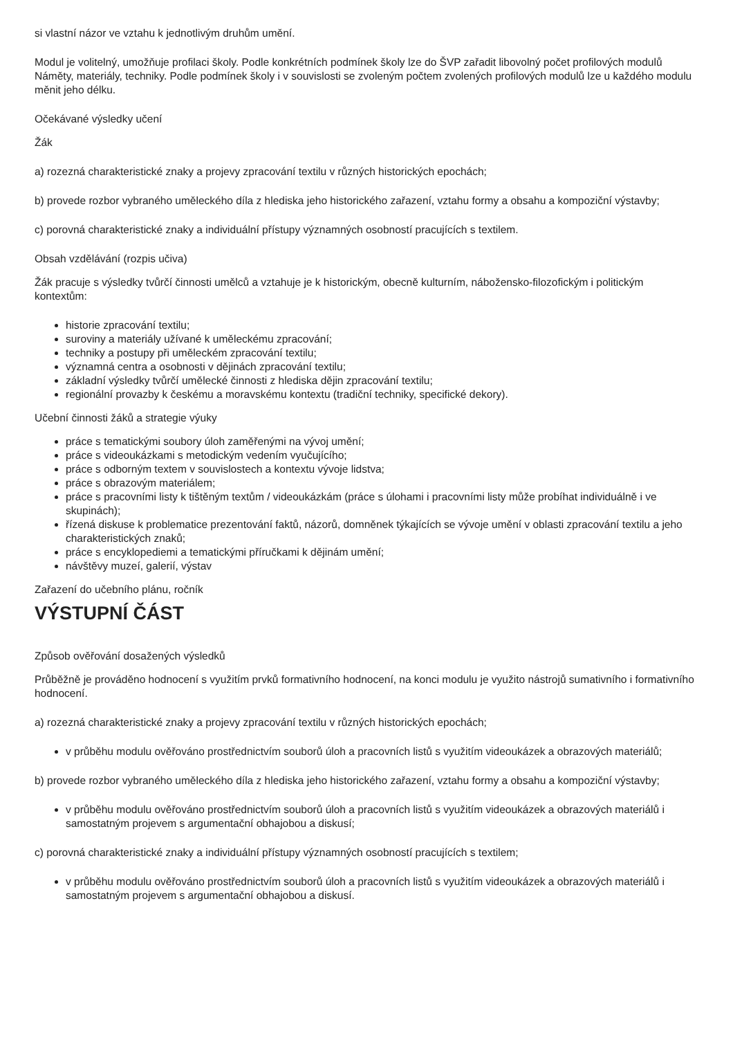si vlastní názor ve vztahu k jednotlivým druhům umění.
Modul je volitelný, umožňuje profilaci školy. Podle konkrétních podmínek školy lze do ŠVP zařadit libovolný počet profilových modulů Náměty, materiály, techniky. Podle podmínek školy i v souvislosti se zvoleným počtem zvolených profilových modulů lze u každého modulu měnit jeho délku.
Očekávané výsledky učení
Žák
a) rozezná charakteristické znaky a projevy zpracování textilu v různých historických epochách;
b) provede rozbor vybraného uměleckého díla z hlediska jeho historického zařazení, vztahu formy a obsahu a kompoziční výstavby;
c) porovná charakteristické znaky a individuální přístupy významných osobností pracujících s textilem.
Obsah vzdělávání (rozpis učiva)
Žák pracuje s výsledky tvůrčí činnosti umělců a vztahuje je k historickým, obecně kulturním, nábožensko-filozofickým i politickým kontextům:
historie zpracování textilu;
suroviny a materiály užívané k uměleckému zpracování;
techniky a postupy při uměleckém zpracování textilu;
významná centra a osobnosti v dějinách zpracování textilu;
základní výsledky tvůrčí umělecké činnosti z hlediska dějin zpracování textilu;
regionální provazby k českému a moravskému kontextu (tradiční techniky, specifické dekory).
Učební činnosti žáků a strategie výuky
práce s tematickými soubory úloh zaměřenými na vývoj umění;
práce s videoukázkami s metodickým vedením vyučujícího;
práce s odborným textem v souvislostech a kontextu vývoje lidstva;
práce s obrazovým materiálem;
práce s pracovními listy k tištěným textům / videoukázkám (práce s úlohami i pracovními listy může probíhat individuálně i ve skupinách);
řízená diskuse k problematice prezentování faktů, názorů, domněnek týkajících se vývoje umění v oblasti zpracování textilu a jeho charakteristických znaků;
práce s encyklopediemi a tematickými příručkami k dějinám umění;
návštěvy muzeí, galerií, výstav
Zařazení do učebního plánu, ročník
VÝSTUPNÍ ČÁST
Způsob ověřování dosažených výsledků
Průběžně je prováděno hodnocení s využitím prvků formativního hodnocení, na konci modulu je využito nástrojů sumativního i formativního hodnocení.
a) rozezná charakteristické znaky a projevy zpracování textilu v různých historických epochách;
v průběhu modulu ověřováno prostřednictvím souborů úloh a pracovních listů s využitím videoukázek a obrazových materiálů;
b) provede rozbor vybraného uměleckého díla z hlediska jeho historického zařazení, vztahu formy a obsahu a kompoziční výstavby;
v průběhu modulu ověřováno prostřednictvím souborů úloh a pracovních listů s využitím videoukázek a obrazových materiálů i samostatným projevem s argumentační obhajobou a diskusí;
c) porovná charakteristické znaky a individuální přístupy významných osobností pracujících s textilem;
v průběhu modulu ověřováno prostřednictvím souborů úloh a pracovních listů s využitím videoukázek a obrazových materiálů i samostatným projevem s argumentační obhajobou a diskusí.